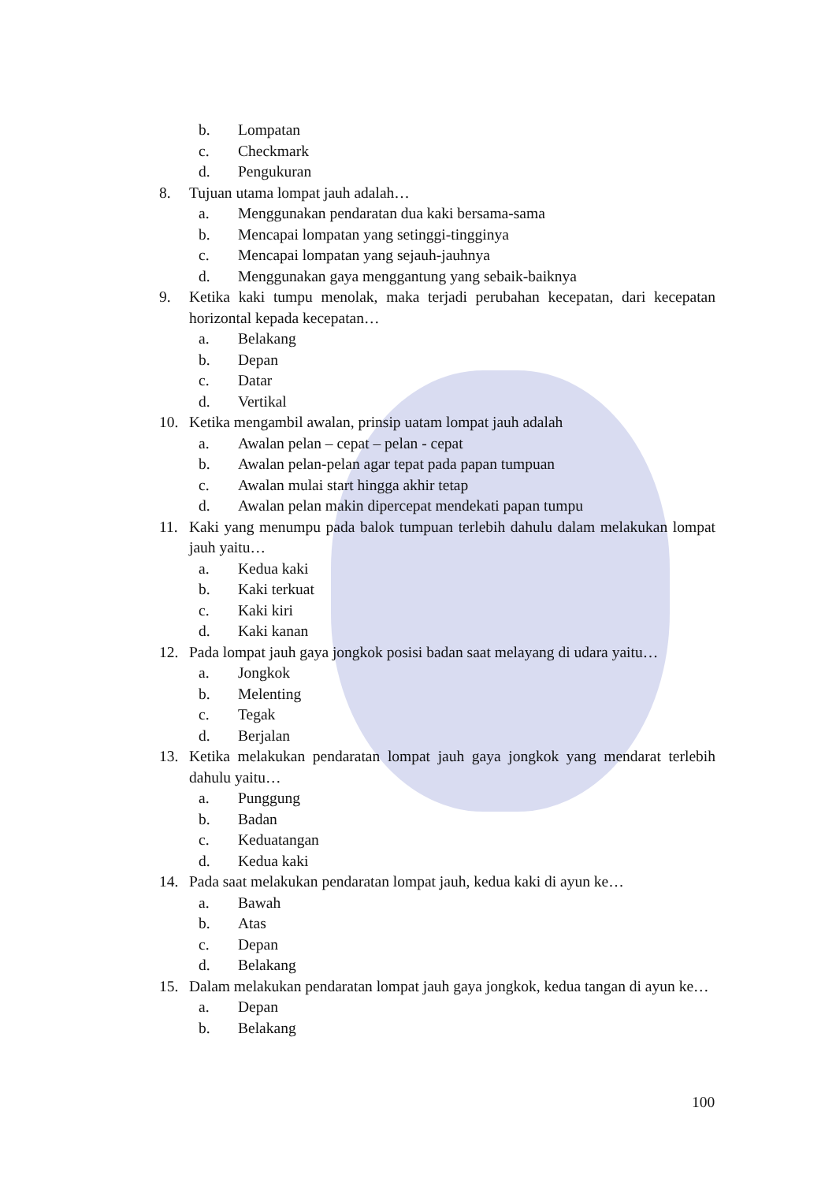b. Lompatan
c. Checkmark
d. Pengukuran
8. Tujuan utama lompat jauh adalah…
a. Menggunakan pendaratan dua kaki bersama-sama
b. Mencapai lompatan yang setinggi-tingginya
c. Mencapai lompatan yang sejauh-jauhnya
d. Menggunakan gaya menggantung yang sebaik-baiknya
9. Ketika kaki tumpu menolak, maka terjadi perubahan kecepatan, dari kecepatan horizontal kepada kecepatan…
a. Belakang
b. Depan
c. Datar
d. Vertikal
10. Ketika mengambil awalan, prinsip uatam lompat jauh adalah
a. Awalan pelan – cepat – pelan - cepat
b. Awalan pelan-pelan agar tepat pada papan tumpuan
c. Awalan mulai start hingga akhir tetap
d. Awalan pelan makin dipercepat mendekati papan tumpu
11. Kaki yang menumpu pada balok tumpuan terlebih dahulu dalam melakukan lompat jauh yaitu…
a. Kedua kaki
b. Kaki terkuat
c. Kaki kiri
d. Kaki kanan
12. Pada lompat jauh gaya jongkok posisi badan saat melayang di udara yaitu…
a. Jongkok
b. Melenting
c. Tegak
d. Berjalan
13. Ketika melakukan pendaratan lompat jauh gaya jongkok yang mendarat terlebih dahulu yaitu…
a. Punggung
b. Badan
c. Keduatangan
d. Kedua kaki
14. Pada saat melakukan pendaratan lompat jauh, kedua kaki di ayun ke…
a. Bawah
b. Atas
c. Depan
d. Belakang
15. Dalam melakukan pendaratan lompat jauh gaya jongkok, kedua tangan di ayun ke…
a. Depan
b. Belakang
100